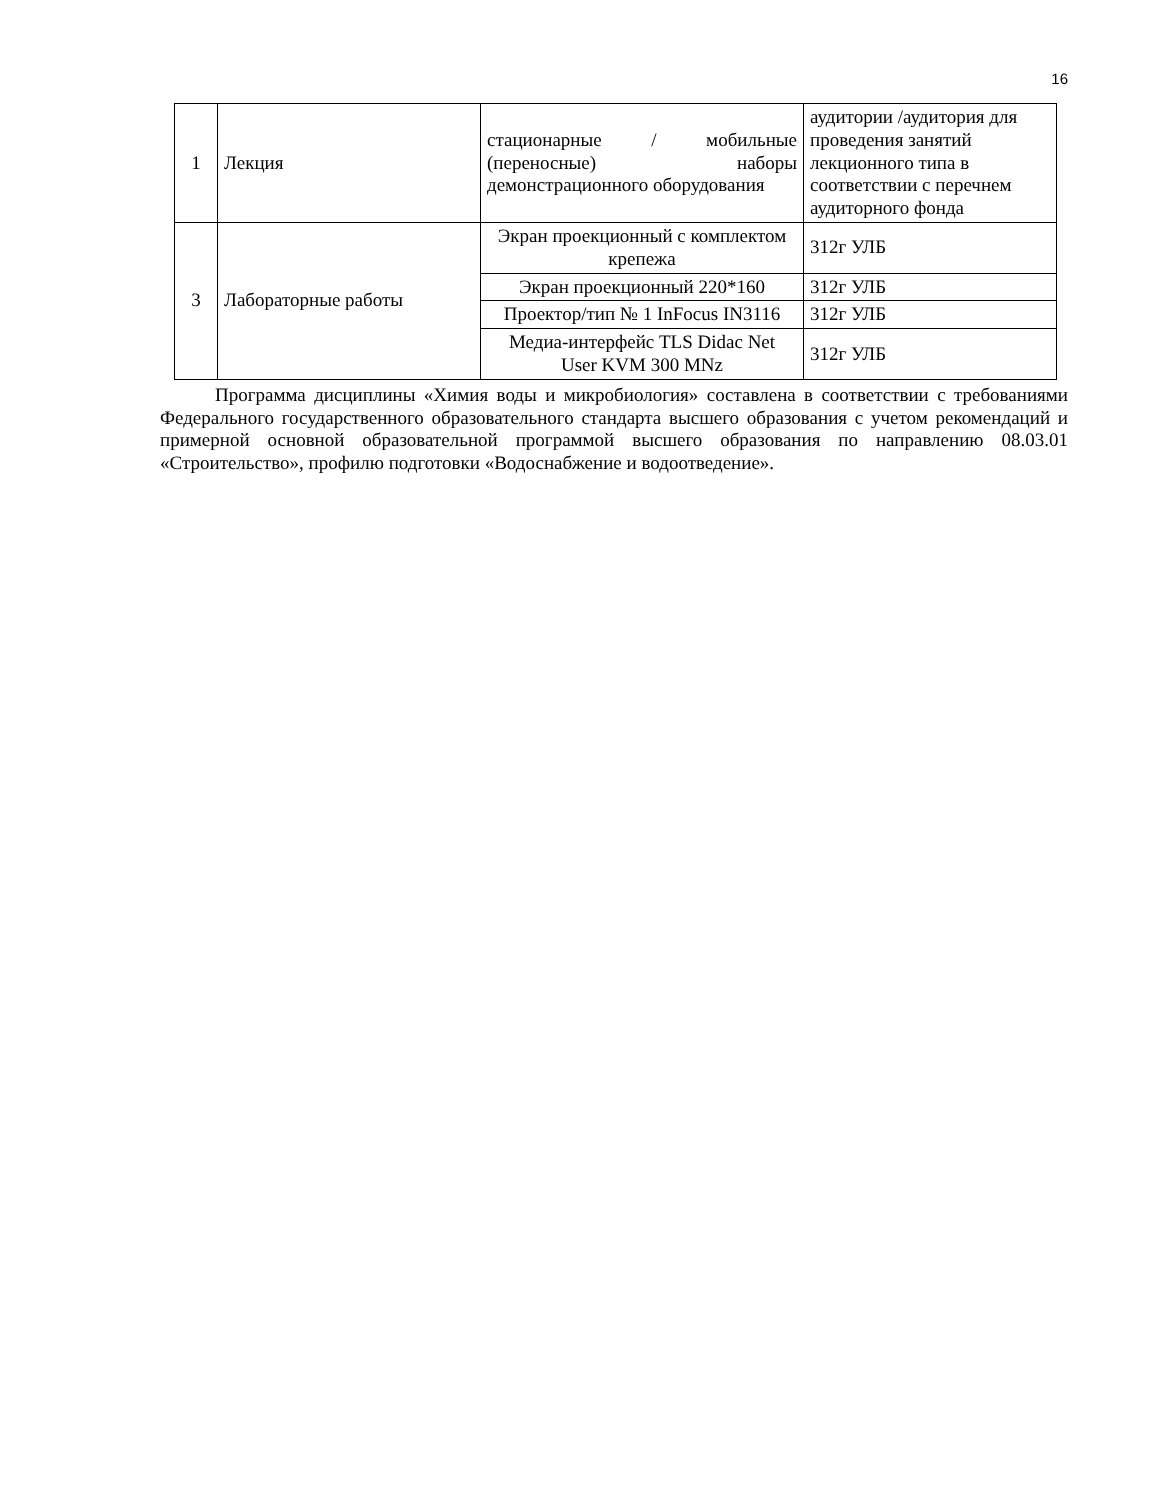16
| 1 | Лекция | стационарные / мобильные (переносные) наборы демонстрационного оборудования | аудитории /аудитория для проведения занятий лекционного типа в соответствии с перечнем аудиторного фонда |
| 3 | Лабораторные работы | Экран проекционный с комплектом крепежа | 312г УЛБ |
| | | Экран проекционный 220*160 | 312г УЛБ |
| | | Проектор/тип № 1 InFocus IN3116 | 312г УЛБ |
| | | Медиа-интерфейс TLS Didac Net User KVM 300 MNz | 312г УЛБ |
Программа дисциплины «Химия воды и микробиология» составлена в соответствии с требованиями Федерального государственного образовательного стандарта высшего образования с учетом рекомендаций и примерной основной образовательной программой высшего образования по направлению 08.03.01 «Строительство», профилю подготовки «Водоснабжение и водоотведение».